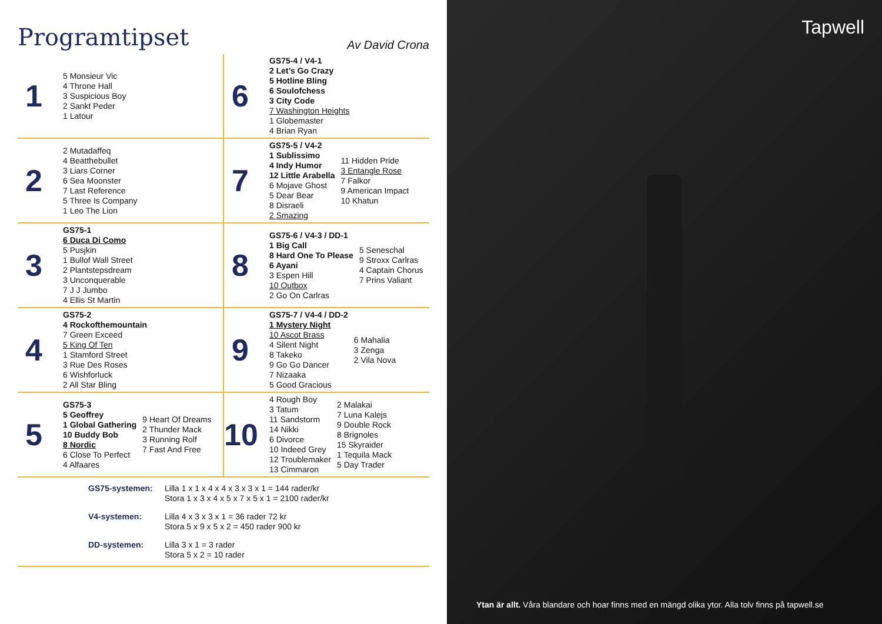Programtipset
Av David Crona
| 1 5 Monsieur Vic 4 Throne Hall 3 Suspicious Boy 2 Sankt Peder 1 Latour | 6 GS75-4 / V4-1 2 Let’s Go Crazy 5 Hotline Bling 6 Soulofchess 3 City Code 7 Washington Heights 1 Globemaster 4 Brian Ryan |
| 2 2 Mutadaffeq 4 Beatthebullet 3 Liars Corner 6 Sea Moonster 7 Last Reference 5 Three Is Company 1 Leo The Lion | 7 GS75-5 / V4-2 1 Sublissimo 4 Indy Humor 12 Little Arabella 6 Mojave Ghost 5 Dear Bear 8 Disraeli 2 Smazing 11 Hidden Pride 3 Entangle Rose 7 Falkor 9 American Impact 10 Khatun |
| 3 GS75-1 6 Duca Di Como 5 Pusjkin 1 Bullof Wall Street 2 Plantstepsdream 3 Unconquerable 7 J J Jumbo 4 Ellis St Martin | 8 GS75-6 / V4-3 / DD-1 1 Big Call 8 Hard One To Please 6 Ayani 3 Espen Hill 10 Outbox 2 Go On Carlras 5 Seneschal 9 Stroxx Carlras 4 Captain Chorus 7 Prins Valiant |
| 4 GS75-2 4 Rockofthemountain 7 Green Exceed 5 King Of Ten 1 Stamford Street 3 Rue Des Roses 6 Wishforluck 2 All Star Bling | 9 GS75-7 / V4-4 / DD-2 1 Mystery Night 10 Ascot Brass 4 Silent Night 8 Takeko 9 Go Go Dancer 7 Nizaaka 5 Good Gracious 6 Mahalia 3 Zenga 2 Vila Nova |
| 5 GS75-3 5 Geoffrey 1 Global Gathering 10 Buddy Bob 8 Nordic 6 Close To Perfect 4 Alfaares 9 Heart Of Dreams 2 Thunder Mack 3 Running Rolf 7 Fast And Free | 10 4 Rough Boy 3 Tatum 11 Sandstorm 14 Nikki 6 Divorce 10 Indeed Grey 12 Troublemaker 13 Cimmaron 2 Malakai 7 Luna Kalejs 9 Double Rock 8 Brignoles 15 Skyraider 1 Tequila Mack 5 Day Trader |
GS75-systemen:
Lilla 1 x 1 x 4 x 4 x 3 x 3 x 1 = 144 rader/kr
Stora 1 x 3 x 4 x 5 x 7 x 5 x 1 = 2100 rader/kr
V4-systemen:
Lilla 4 x 3 x 3 x 1 = 36 rader 72 kr
Stora 5 x 9 x 5 x 2 = 450 rader 900 kr
DD-systemen:
Lilla 3 x 1 = 3 rader
Stora 5 x 2 = 10 rader
Tapwell
Ytan är allt. Våra blandare och hoar finns med en mängd olika ytor. Alla tolv finns på tapwell.se